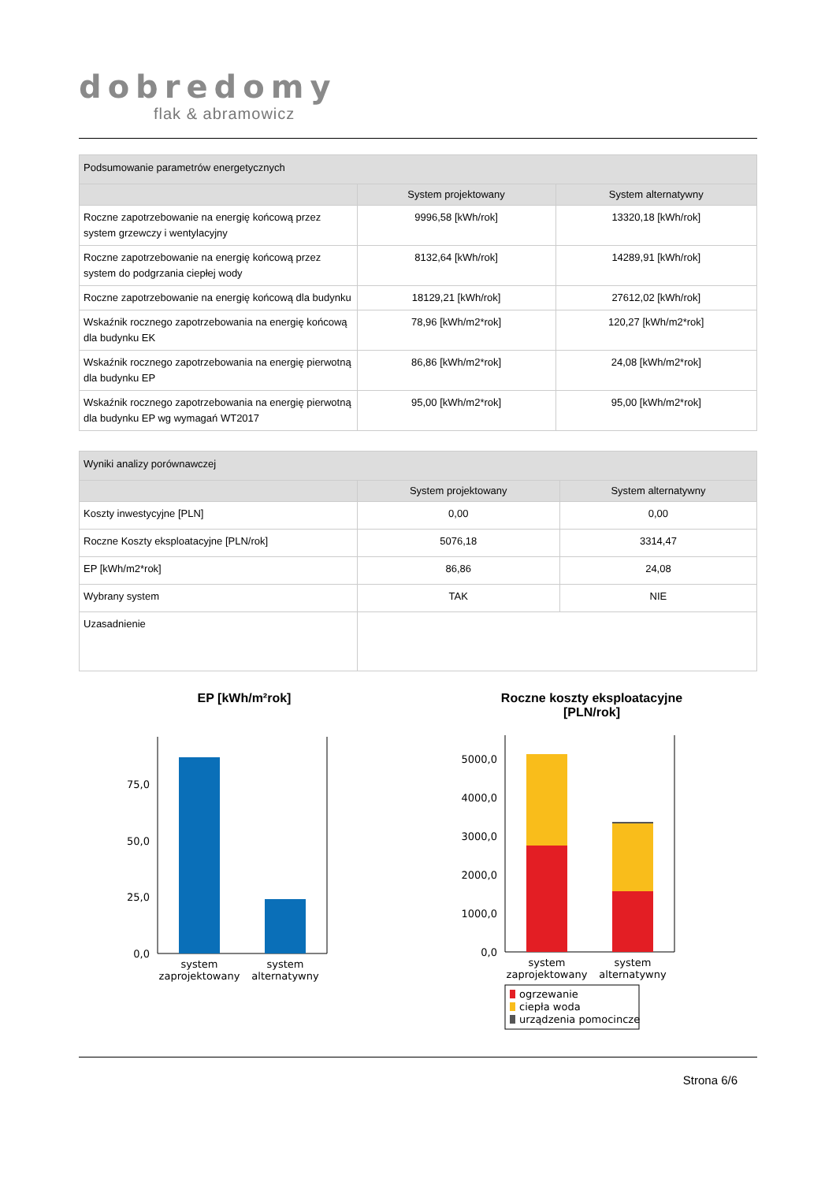dobredomy
flak & abramowicz
| Podsumowanie parametrów energetycznych | | |
| | System projektowany | System alternatywny |
| Roczne zapotrzebowanie na energię końcową przez system grzewczy i wentylacyjny | 9996,58 [kWh/rok] | 13320,18 [kWh/rok] |
| Roczne zapotrzebowanie na energię końcową przez system do podgrzania ciepłej wody | 8132,64 [kWh/rok] | 14289,91 [kWh/rok] |
| Roczne zapotrzebowanie na energię końcową dla budynku | 18129,21 [kWh/rok] | 27612,02 [kWh/rok] |
| Wskaźnik rocznego zapotrzebowania na energię końcową dla budynku EK | 78,96 [kWh/m2*rok] | 120,27 [kWh/m2*rok] |
| Wskaźnik rocznego zapotrzebowania na energię pierwotną dla budynku EP | 86,86 [kWh/m2*rok] | 24,08 [kWh/m2*rok] |
| Wskaźnik rocznego zapotrzebowania na energię pierwotną dla budynku EP wg wymagań WT2017 | 95,00 [kWh/m2*rok] | 95,00 [kWh/m2*rok] |
| Wyniki analizy porównawczej | | |
| | System projektowany | System alternatywny |
| Koszty inwestycyjne [PLN] | 0,00 | 0,00 |
| Roczne Koszty eksploatacyjne [PLN/rok] | 5076,18 | 3314,47 |
| EP [kWh/m2*rok] | 86,86 | 24,08 |
| Wybrany system | TAK | NIE |
| Uzasadnienie | | |
EP [kWh/m²rok]
0,0
25,0
50,0
75,0
system
zaprojektowany
system
alternatywny
Roczne koszty eksploatacyjne
[PLN/rok]
0,0
1000,0
2000,0
3000,0
4000,0
5000,0
system
zaprojektowany
system
alternatywny
ogrzewanie
ciepła woda
urządzenia pomocincze
Strona 6/6